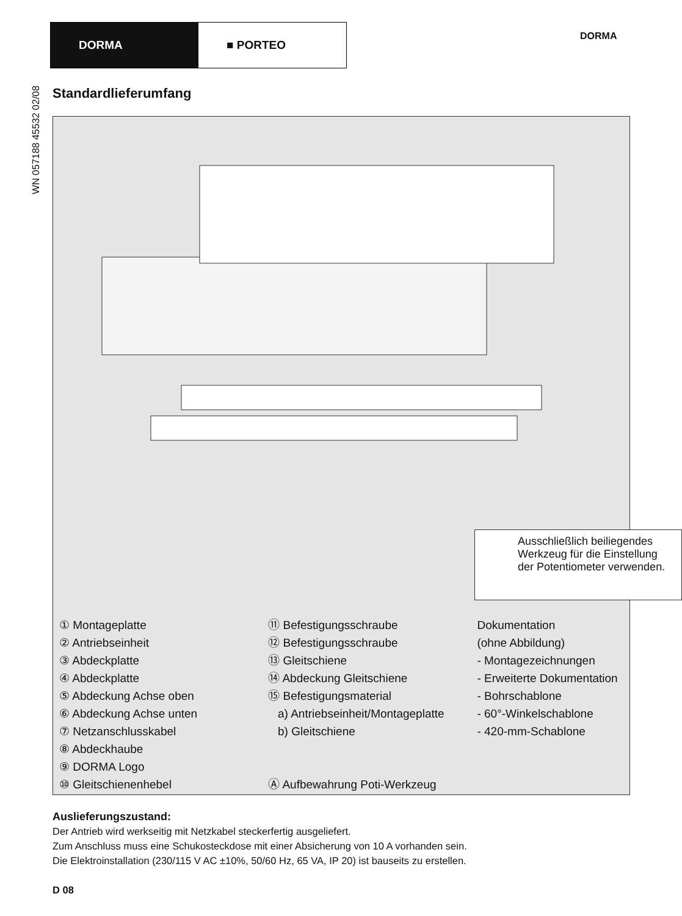DORMA ■ PORTEO
DORMA
WN 057188 45532 02/08
Standardlieferumfang
Ausschließlich beiliegendes Werkzeug für die Einstellung der Potentiometer verwenden.
① Montageplatte
② Antriebseinheit
③ Abdeckplatte
④ Abdeckplatte
⑤ Abdeckung Achse oben
⑥ Abdeckung Achse unten
⑦ Netzanschlusskabel
⑧ Abdeckhaube
⑨ DORMA Logo
⑩ Gleitschienenhebel
⑪ Befestigungsschraube
⑫ Befestigungsschraube
⑬ Gleitschiene
⑭ Abdeckung Gleitschiene
⑮ Befestigungsmaterial
a) Antriebseinheit/Montageplatte
b) Gleitschiene
Ⓐ Aufbewahrung Poti-Werkzeug
Dokumentation
(ohne Abbildung)
- Montagezeichnungen
- Erweiterte Dokumentation
- Bohrschablone
- 60°-Winkelschablone
- 420-mm-Schablone
Auslieferungszustand:
Der Antrieb wird werkseitig mit Netzkabel steckerfertig ausgeliefert.
Zum Anschluss muss eine Schukosteckdose mit einer Absicherung von 10 A vorhanden sein.
Die Elektroinstallation (230/115 V AC ±10%, 50/60 Hz, 65 VA, IP 20) ist bauseits zu erstellen.
D 08